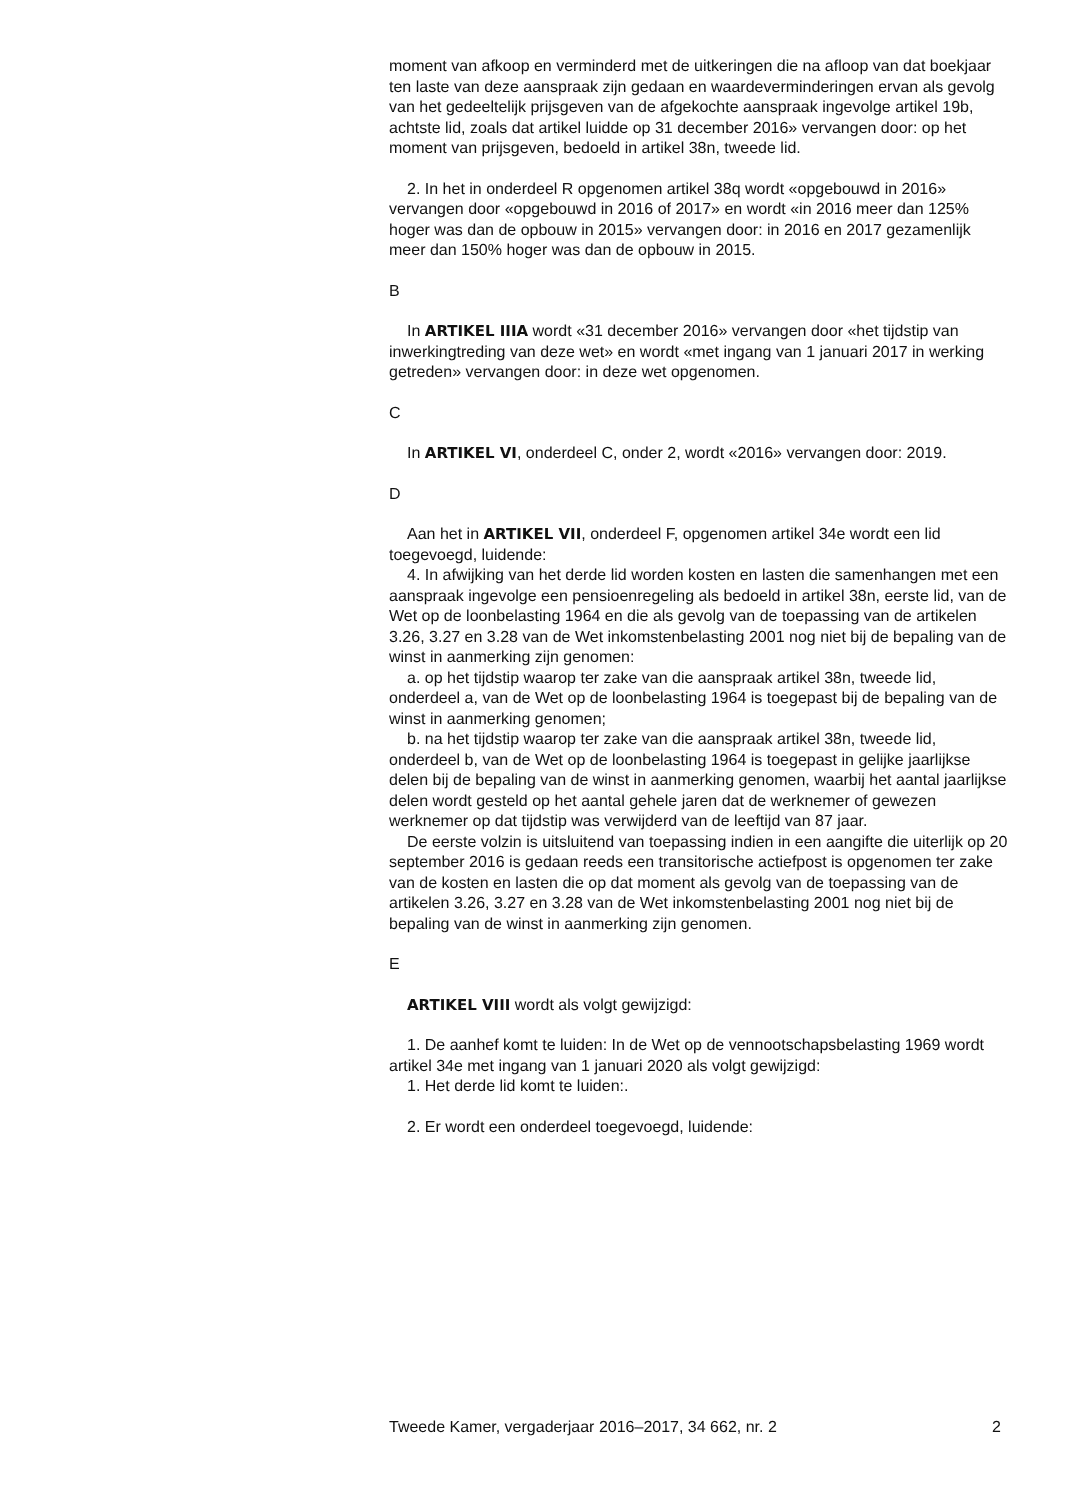moment van afkoop en verminderd met de uitkeringen die na afloop van dat boekjaar ten laste van deze aanspraak zijn gedaan en waardeverminderingen ervan als gevolg van het gedeeltelijk prijsgeven van de afgekochte aanspraak ingevolge artikel 19b, achtste lid, zoals dat artikel luidde op 31 december 2016» vervangen door: op het moment van prijsgeven, bedoeld in artikel 38n, tweede lid.
2. In het in onderdeel R opgenomen artikel 38q wordt «opgebouwd in 2016» vervangen door «opgebouwd in 2016 of 2017» en wordt «in 2016 meer dan 125% hoger was dan de opbouw in 2015» vervangen door: in 2016 en 2017 gezamenlijk meer dan 150% hoger was dan de opbouw in 2015.
B
In ARTIKEL IIIA wordt «31 december 2016» vervangen door «het tijdstip van inwerkingtreding van deze wet» en wordt «met ingang van 1 januari 2017 in werking getreden» vervangen door: in deze wet opgenomen.
C
In ARTIKEL VI, onderdeel C, onder 2, wordt «2016» vervangen door: 2019.
D
Aan het in ARTIKEL VII, onderdeel F, opgenomen artikel 34e wordt een lid toegevoegd, luidende:
4. In afwijking van het derde lid worden kosten en lasten die samenhangen met een aanspraak ingevolge een pensioenregeling als bedoeld in artikel 38n, eerste lid, van de Wet op de loonbelasting 1964 en die als gevolg van de toepassing van de artikelen 3.26, 3.27 en 3.28 van de Wet inkomstenbelasting 2001 nog niet bij de bepaling van de winst in aanmerking zijn genomen:
a. op het tijdstip waarop ter zake van die aanspraak artikel 38n, tweede lid, onderdeel a, van de Wet op de loonbelasting 1964 is toegepast bij de bepaling van de winst in aanmerking genomen;
b. na het tijdstip waarop ter zake van die aanspraak artikel 38n, tweede lid, onderdeel b, van de Wet op de loonbelasting 1964 is toegepast in gelijke jaarlijkse delen bij de bepaling van de winst in aanmerking genomen, waarbij het aantal jaarlijkse delen wordt gesteld op het aantal gehele jaren dat de werknemer of gewezen werknemer op dat tijdstip was verwijderd van de leeftijd van 87 jaar.
De eerste volzin is uitsluitend van toepassing indien in een aangifte die uiterlijk op 20 september 2016 is gedaan reeds een transitorische actiefpost is opgenomen ter zake van de kosten en lasten die op dat moment als gevolg van de toepassing van de artikelen 3.26, 3.27 en 3.28 van de Wet inkomstenbelasting 2001 nog niet bij de bepaling van de winst in aanmerking zijn genomen.
E
ARTIKEL VIII wordt als volgt gewijzigd:
1. De aanhef komt te luiden: In de Wet op de vennootschapsbelasting 1969 wordt artikel 34e met ingang van 1 januari 2020 als volgt gewijzigd:
1. Het derde lid komt te luiden:.
2. Er wordt een onderdeel toegevoegd, luidende:
Tweede Kamer, vergaderjaar 2016–2017, 34 662, nr. 2 2